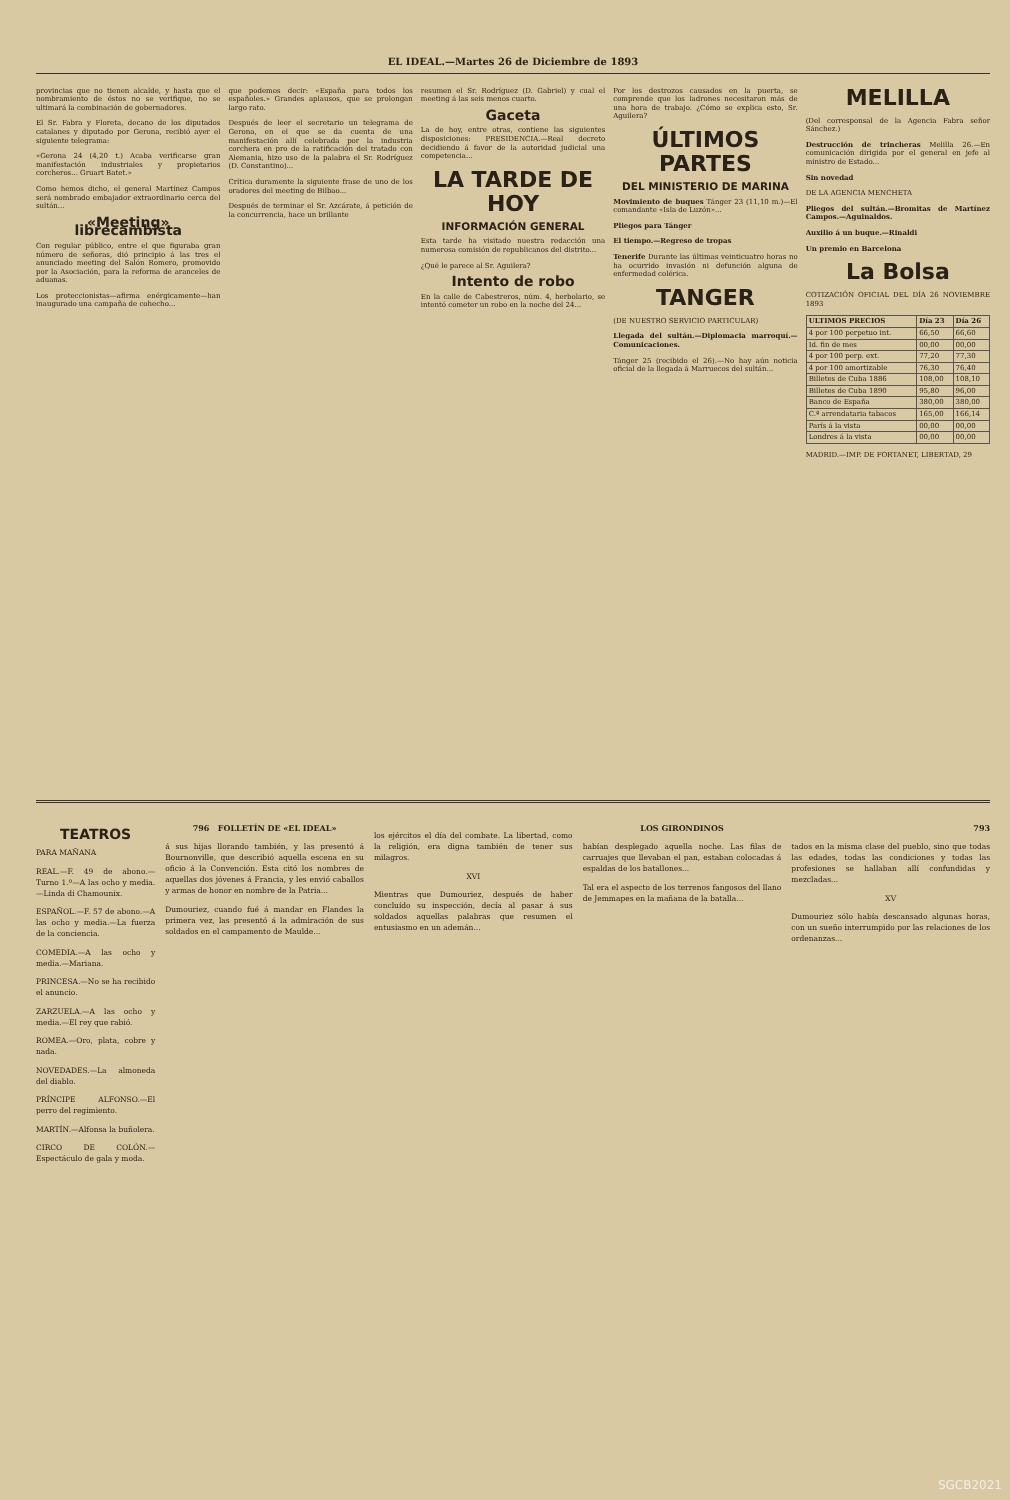EL IDEAL.—Martes 26 de Diciembre de 1893
provincias que no tienen alcalde, y hasta que el nombramiento de éstos no se verifique, no se ultimará la combinación de gobernadores.
El Sr. Fabra y Floreta, decano de los diputados catalanes y diputado por Gerona, recibió ayer el siguiente telegrama:
«Gerona 24 (4,20 t.) Acaba verificarse gran manifestación industriales y propietarios corcheros... Gruart Batet.»
Como hemos dicho, el general Martínez Campos será nombrado embajador extraordinario cerca del sultán...
«Meeting» librecambista
Con regular público, entre el que figuraba gran número de señoras, dió principio á las tres el anunciado meeting del Salón Romero, promovido por la Asociación, para la reforma de aranceles de aduanas.
Los proteccionistas—afirma enérgicamente—han inaugurado una campaña de cohecho...
que podemos decir: «España para todos los españoles.» Grandes aplausos, que se prolongan largo rato.
Después de leer el secretario un telegrama de Gerona, en el que se da cuenta de una manifestación allí celebrada por la industria corchera en pro de la ratificación del tratado con Alemania, hizo uso de la palabra el Sr. Rodríguez (D. Constantino)...
Crítica duramente la siguiente frase de uno de los oradores del meeting de Bilbao...
Después de terminar el Sr. Azcárate, á petición de la concurrencia, hace un brillante
resumen el Sr. Rodríguez (D. Gabriel) y cual el meeting á las seis menos cuarto.
Gaceta
La de hoy, entre otras, contiene las siguientes disposiciones: PRESIDENCIA.—Real decreto decidiendo á favor de la autoridad judicial una competencia...
LA TARDE DE HOY
INFORMACIÓN GENERAL
Esta tarde ha visitado nuestra redacción una numerosa comisión de republicanos del distrito...
¿Qué le parece al Sr. Aguilera?
Intento de robo
En la calle de Cabestreros, núm. 4, herbolario, se intentó cometer un robo en la noche del 24...
Por los destrozos causados en la puerta, se comprende que los ladrones necesitaron más de una hora de trabajo. ¿Cómo se explica esto, Sr. Aguilera?
ÚLTIMOS PARTES
DEL MINISTERIO DE MARINA
Movimiento de buques Tánger 23 (11,10 m.)—El comandante «Isla de Luzón»...
Pliegos para Tánger
El tiempo.—Regreso de tropas
Tenerife Durante las últimas veinticuatro horas no ha ocurrido invasión ni defunción alguna de enfermedad colérica.
TANGER
(DE NUESTRO SERVICIO PARTICULAR)
Llegada del sultán.—Diplomacia marroquí.—Comunicaciones.
Tánger 25 (recibido el 26).—No hay aún noticia oficial de la llegada á Marruecos del sultán...
MELILLA
(Del corresponsal de la Agencia Fabra señor Sánchez.)
Destrucción de trincheras Melilla 26.—En comunicación dirigida por el general en jefe al ministro de Estado...
Sin novedad
DE LA AGENCIA MENCHETA
Pliegos del sultán.—Bromitas de Martínez Campos.—Aguinaldos.
Auxilio á un buque.—Rinaldi
Un premio en Barcelona
La Bolsa
COTIZACIÓN OFICIAL DEL DÍA 26 NOVIEMBRE 1893
| ULTIMOS PRECIOS | Día 23 | Día 26 |
| --- | --- | --- |
| 4 por 100 perpetuo int. | 66,50 | 66,60 |
| Id. fin de mes | 00,00 | 00,00 |
| 4 por 100 perp. ext. | 77,20 | 77,30 |
| 4 por 100 amortizable | 76,30 | 76,40 |
| Billetes de Cuba 1886 | 108,00 | 108,10 |
| Billetes de Cuba 1890 | 95,80 | 96,00 |
| Banco de España | 380,00 | 380,00 |
| C.ª arrendataria tabacos | 165,00 | 166,14 |
| París á la vista | 00,00 | 00,00 |
| Londres á la vista | 00,00 | 00,00 |
MADRID.—IMP. DE FORTANET, LIBERTAD, 29
TEATROS
PARA MAÑANA
REAL.—F. 49 de abono.—Turno 1.º—A las ocho y media.—Linda di Chamounix.
ESPAÑOL.—F. 57 de abono.—A las ocho y media.—La fuerza de la conciencia.
COMEDIA.—A las ocho y media.—Mariana.
PRINCESA.—No se ha recibido el anuncio.
ZARZUELA.—A las ocho y media.—El rey que rabió.
ROMEA.—Oro, plata, cobre y nada.
NOVEDADES.—La almoneda del diablo.
PRÍNCIPE ALFONSO.—El perro del regimiento.
MARTÍN.—Alfonsa la buñolera.
CIRCO DE COLÓN.—Espectáculo de gala y moda.
796 FOLLETÍN DE «EL IDEAL»
á sus hijas llorando también, y las presentó á Bournonville, que describió aquella escena en su oficio á la Convención. Esta citó los nombres de aquellas dos jóvenes á Francia, y les envió caballos y armas de honor en nombre de la Patria...
Dumouriez, cuando fué á mandar en Flandes la primera vez, las presentó á la admiración de sus soldados en el campamento de Maulde...
los ejércitos el día del combate. La libertad, como la religión, era digna también de tener sus milagros.
XVI
Mientras que Dumouriez, después de haber concluído su inspección, decía al pasar á sus soldados aquellas palabras que resumen el entusiasmo en un ademán...
LOS GIRONDINOS
habían desplegado aquella noche. Las filas de carruajes que llevaban el pan, estaban colocadas á espaldas de los batallones...
Tal era el aspecto de los terrenos fangosos del llano de Jemmapes en la mañana de la batalla...
793
tados en la misma clase del pueblo, sino que todas las edades, todas las condiciones y todas las profesiones se hallaban allí confundidas y mezcladas...
XV
Dumouriez sólo había descansado algunas horas, con un sueño interrumpido por las relaciones de los ordenanzas...
SGCB2021